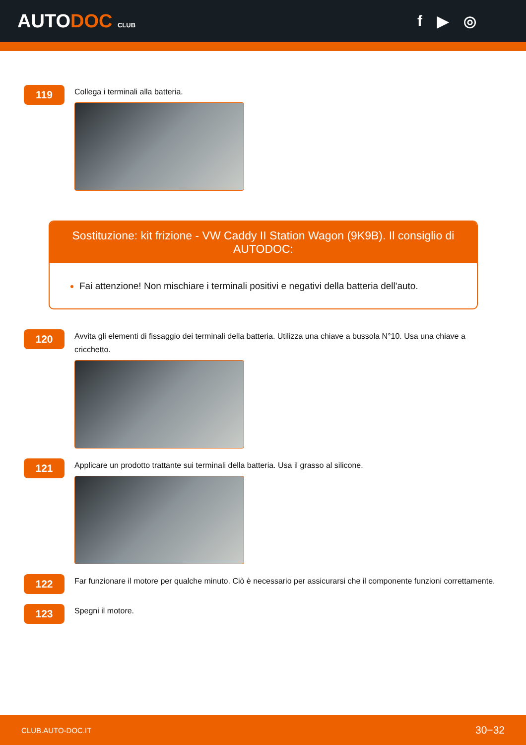AUTODOC CLUB
f ▶ ◎
119
Collega i terminali alla batteria.
Sostituzione: kit frizione - VW Caddy II Station Wagon (9K9B). Il consiglio di AUTODOC:
Fai attenzione! Non mischiare i terminali positivi e negativi della batteria dell'auto.
120
Avvita gli elementi di fissaggio dei terminali della batteria. Utilizza una chiave a bussola N°10. Usa una chiave a cricchetto.
121
Applicare un prodotto trattante sui terminali della batteria. Usa il grasso al silicone.
122
Far funzionare il motore per qualche minuto. Ciò è necessario per assicurarsi che il componente funzioni correttamente.
123
Spegni il motore.
CLUB.AUTO-DOC.IT 30−32